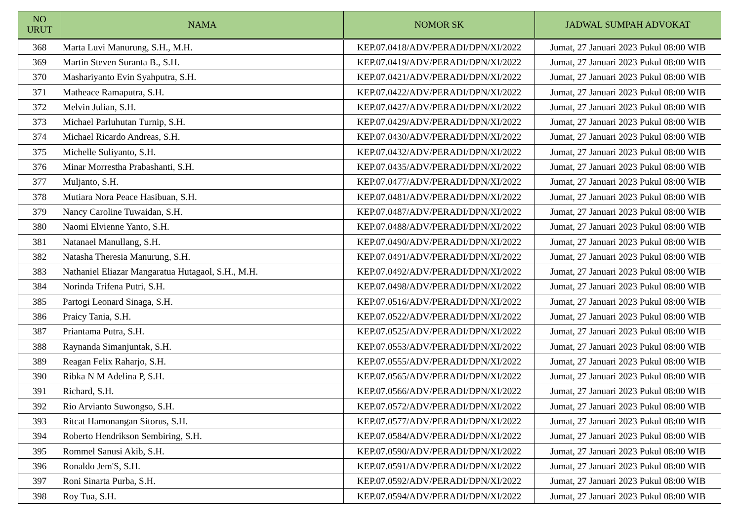| NO URUT | NAMA | NOMOR SK | JADWAL SUMPAH ADVOKAT |
| --- | --- | --- | --- |
| 368 | Marta Luvi Manurung, S.H., M.H. | KEP.07.0418/ADV/PERADI/DPN/XI/2022 | Jumat, 27 Januari 2023 Pukul 08:00 WIB |
| 369 | Martin Steven Suranta B., S.H. | KEP.07.0419/ADV/PERADI/DPN/XI/2022 | Jumat, 27 Januari 2023 Pukul 08:00 WIB |
| 370 | Mashariyanto Evin Syahputra, S.H. | KEP.07.0421/ADV/PERADI/DPN/XI/2022 | Jumat, 27 Januari 2023 Pukul 08:00 WIB |
| 371 | Matheace Ramaputra, S.H. | KEP.07.0422/ADV/PERADI/DPN/XI/2022 | Jumat, 27 Januari 2023 Pukul 08:00 WIB |
| 372 | Melvin Julian, S.H. | KEP.07.0427/ADV/PERADI/DPN/XI/2022 | Jumat, 27 Januari 2023 Pukul 08:00 WIB |
| 373 | Michael Parluhutan Turnip, S.H. | KEP.07.0429/ADV/PERADI/DPN/XI/2022 | Jumat, 27 Januari 2023 Pukul 08:00 WIB |
| 374 | Michael Ricardo Andreas, S.H. | KEP.07.0430/ADV/PERADI/DPN/XI/2022 | Jumat, 27 Januari 2023 Pukul 08:00 WIB |
| 375 | Michelle Suliyanto, S.H. | KEP.07.0432/ADV/PERADI/DPN/XI/2022 | Jumat, 27 Januari 2023 Pukul 08:00 WIB |
| 376 | Minar Morrestha Prabashanti, S.H. | KEP.07.0435/ADV/PERADI/DPN/XI/2022 | Jumat, 27 Januari 2023 Pukul 08:00 WIB |
| 377 | Muljanto, S.H. | KEP.07.0477/ADV/PERADI/DPN/XI/2022 | Jumat, 27 Januari 2023 Pukul 08:00 WIB |
| 378 | Mutiara Nora Peace Hasibuan, S.H. | KEP.07.0481/ADV/PERADI/DPN/XI/2022 | Jumat, 27 Januari 2023 Pukul 08:00 WIB |
| 379 | Nancy Caroline Tuwaidan, S.H. | KEP.07.0487/ADV/PERADI/DPN/XI/2022 | Jumat, 27 Januari 2023 Pukul 08:00 WIB |
| 380 | Naomi Elvienne Yanto, S.H. | KEP.07.0488/ADV/PERADI/DPN/XI/2022 | Jumat, 27 Januari 2023 Pukul 08:00 WIB |
| 381 | Natanael Manullang, S.H. | KEP.07.0490/ADV/PERADI/DPN/XI/2022 | Jumat, 27 Januari 2023 Pukul 08:00 WIB |
| 382 | Natasha Theresia Manurung, S.H. | KEP.07.0491/ADV/PERADI/DPN/XI/2022 | Jumat, 27 Januari 2023 Pukul 08:00 WIB |
| 383 | Nathaniel Eliazar Mangaratua Hutagaol, S.H., M.H. | KEP.07.0492/ADV/PERADI/DPN/XI/2022 | Jumat, 27 Januari 2023 Pukul 08:00 WIB |
| 384 | Norinda Trifena Putri, S.H. | KEP.07.0498/ADV/PERADI/DPN/XI/2022 | Jumat, 27 Januari 2023 Pukul 08:00 WIB |
| 385 | Partogi Leonard Sinaga, S.H. | KEP.07.0516/ADV/PERADI/DPN/XI/2022 | Jumat, 27 Januari 2023 Pukul 08:00 WIB |
| 386 | Praicy Tania, S.H. | KEP.07.0522/ADV/PERADI/DPN/XI/2022 | Jumat, 27 Januari 2023 Pukul 08:00 WIB |
| 387 | Priantama Putra, S.H. | KEP.07.0525/ADV/PERADI/DPN/XI/2022 | Jumat, 27 Januari 2023 Pukul 08:00 WIB |
| 388 | Raynanda Simanjuntak, S.H. | KEP.07.0553/ADV/PERADI/DPN/XI/2022 | Jumat, 27 Januari 2023 Pukul 08:00 WIB |
| 389 | Reagan Felix Raharjo, S.H. | KEP.07.0555/ADV/PERADI/DPN/XI/2022 | Jumat, 27 Januari 2023 Pukul 08:00 WIB |
| 390 | Ribka N M Adelina P, S.H. | KEP.07.0565/ADV/PERADI/DPN/XI/2022 | Jumat, 27 Januari 2023 Pukul 08:00 WIB |
| 391 | Richard, S.H. | KEP.07.0566/ADV/PERADI/DPN/XI/2022 | Jumat, 27 Januari 2023 Pukul 08:00 WIB |
| 392 | Rio Arvianto Suwongso, S.H. | KEP.07.0572/ADV/PERADI/DPN/XI/2022 | Jumat, 27 Januari 2023 Pukul 08:00 WIB |
| 393 | Ritcat Hamonangan Sitorus, S.H. | KEP.07.0577/ADV/PERADI/DPN/XI/2022 | Jumat, 27 Januari 2023 Pukul 08:00 WIB |
| 394 | Roberto Hendrikson Sembiring, S.H. | KEP.07.0584/ADV/PERADI/DPN/XI/2022 | Jumat, 27 Januari 2023 Pukul 08:00 WIB |
| 395 | Rommel Sanusi Akib, S.H. | KEP.07.0590/ADV/PERADI/DPN/XI/2022 | Jumat, 27 Januari 2023 Pukul 08:00 WIB |
| 396 | Ronaldo Jem'S, S.H. | KEP.07.0591/ADV/PERADI/DPN/XI/2022 | Jumat, 27 Januari 2023 Pukul 08:00 WIB |
| 397 | Roni Sinarta Purba, S.H. | KEP.07.0592/ADV/PERADI/DPN/XI/2022 | Jumat, 27 Januari 2023 Pukul 08:00 WIB |
| 398 | Roy Tua, S.H. | KEP.07.0594/ADV/PERADI/DPN/XI/2022 | Jumat, 27 Januari 2023 Pukul 08:00 WIB |